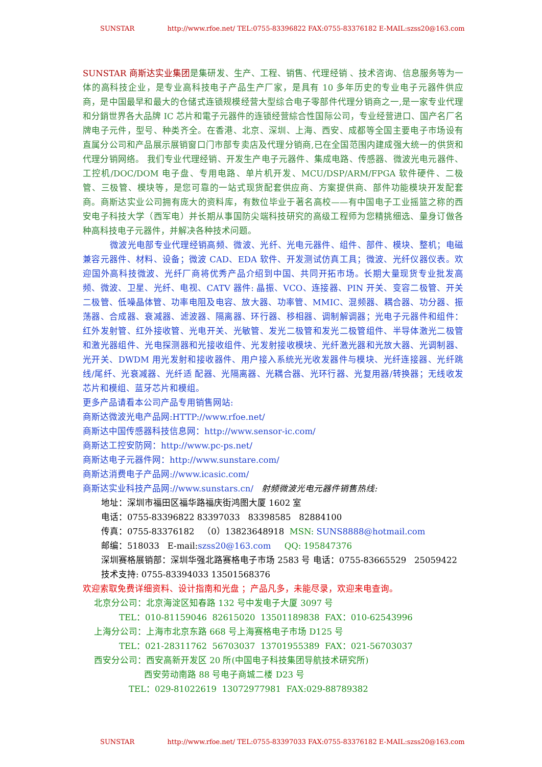SUNSTAR http://www.rfoe.net/ TEL:0755-83396822 FAX:0755-83376182 E-MAIL:szss20@163.com
SUNSTAR 商斯达实业集团是集研发、生产、工程、销售、代理经销 、技术咨询、信息服务等为一体的高科技企业，是专业高科技电子产品生产厂家，是具有 10 多年历史的专业电子元器件供应商，是中国最早和最大的仓储式连锁规模经营大型综合电子零部件代理分销商之一,是一家专业代理和分銷世界各大品牌 IC 芯片和電子元器件的连锁经营綜合性国际公司，专业经营进口、国产名厂名牌电子元件，型号、种类齐全。在香港、北京、深圳、上海、西安、成都等全国主要电子市场设有直属分公司和产品展示展销窗口门市部专卖店及代理分销商,已在全国范围内建成强大统一的供货和代理分销网络。 我们专业代理经销、开发生产电子元器件、集成电路、传感器、微波光电元器件、工控机/DOC/DOM 电子盘、专用电路、单片机开发、MCU/DSP/ARM/FPGA 软件硬件、二极管、三极管、模块等，是您可靠的一站式现货配套供应商、方案提供商、部件功能模块开发配套商。商斯达实业公司拥有庞大的资料库，有数位毕业于著名高校——有中国电子工业摇篮之称的西安电子科技大学（西军电）并长期从事国防尖端科技研究的高级工程师为您精挑细选、量身订做各种高科技电子元器件，并解决各种技术问题。
微波光电部专业代理经销高频、微波、光纤、光电元器件、组件、部件、模块、整机；电磁兼容元器件、材料、设备；微波 CAD、EDA 软件、开发测试仿真工具；微波、光纤仪器仪表。欢迎国外高科技微波、光纤厂商将优秀产品介绍到中国、共同开拓市场。长期大量现货专业批发高频、微波、卫星、光纤、电视、CATV 器件: 晶振、VCO、连接器、PIN 开关、变容二极管、开关二极管、低噪晶体管、功率电阻及电容、放大器、功率管、MMIC、混频器、耦合器、功分器、振荡器、合成器、衰减器、滤波器、隔离器、环行器、移相器、调制解调器；光电子元器件和组件：红外发射管、红外接收管、光电开关、光敏管、发光二极管和发光二极管组件、半导体激光二极管和激光器组件、光电探测器和光接收组件、光发射接收模块、光纤激光器和光放大器、光调制器、光开关、DWDM 用光发射和接收器件、用户接入系统光光收发器件与模块、光纤连接器、光纤跳线/尾纤、光衰减器、光纤适 配器、光隔离器、光耦合器、光环行器、光复用器/转换器；无线收发芯片和模组、蓝牙芯片和模组。
更多产品请看本公司产品专用销售网站:
商斯达微波光电产品网:HTTP://www.rfoe.net/
商斯达中国传感器科技信息网：http://www.sensor-ic.com/
商斯达工控安防网：http://www.pc-ps.net/
商斯达电子元器件网：http://www.sunstare.com/
商斯达消费电子产品网://www.icasic.com/
商斯达实业科技产品网://www.sunstars.cn/ 射频微波光电元器件销售热线:
地址：深圳市福田区福华路福庆街鸿图大厦 1602 室
电话：0755-83396822 83397033 83398585 82884100
传真：0755-83376182 （0）13823648918 MSN: SUNS8888@hotmail.com
邮编：518033 E-mail:szss20@163.com QQ: 195847376
深圳赛格展销部：深圳华强北路赛格电子市场 2583 号 电话：0755-83665529 25059422
技术支持: 0755-83394033 13501568376
欢迎索取免费详细资料、设计指南和光盘 ；产品凡多，未能尽录，欢迎来电查询。
北京分公司：北京海淀区知春路 132 号中发电子大厦 3097 号
TEL：010-81159046 82615020 13501189838 FAX：010-62543996
上海分公司：上海市北京东路 668 号上海赛格电子市场 D125 号
TEL：021-28311762 56703037 13701955389 FAX：021-56703037
西安分公司：西安高新开发区 20 所(中国电子科技集团导航技术研究所)
西安劳动南路 88 号电子商城二楼 D23 号
TEL：029-81022619 13072977981 FAX:029-88789382
SUNSTAR http://www.rfoe.net/ TEL:0755-83397033 FAX:0755-83376182 E-MAIL:szss20@163.com